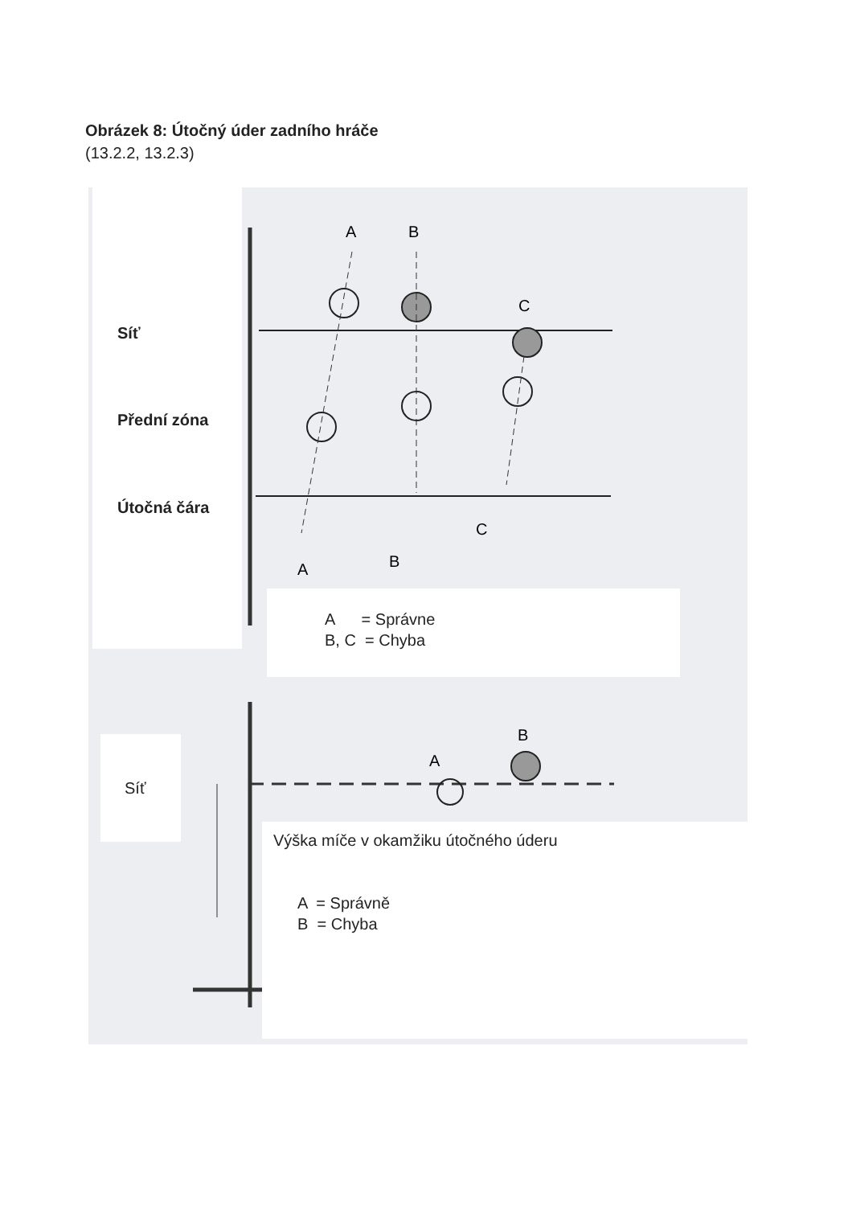Obrázek 8: Útočný úder zadního hráče
(13.2.2, 13.2.3)
A
B
C
A
B
C
A
B
Síť
Přední zóna
Útočná čára
A = Správne
B, C = Chyba
Síť
Výška míče v okamžiku útočného úderu
A = Správně
B = Chyba